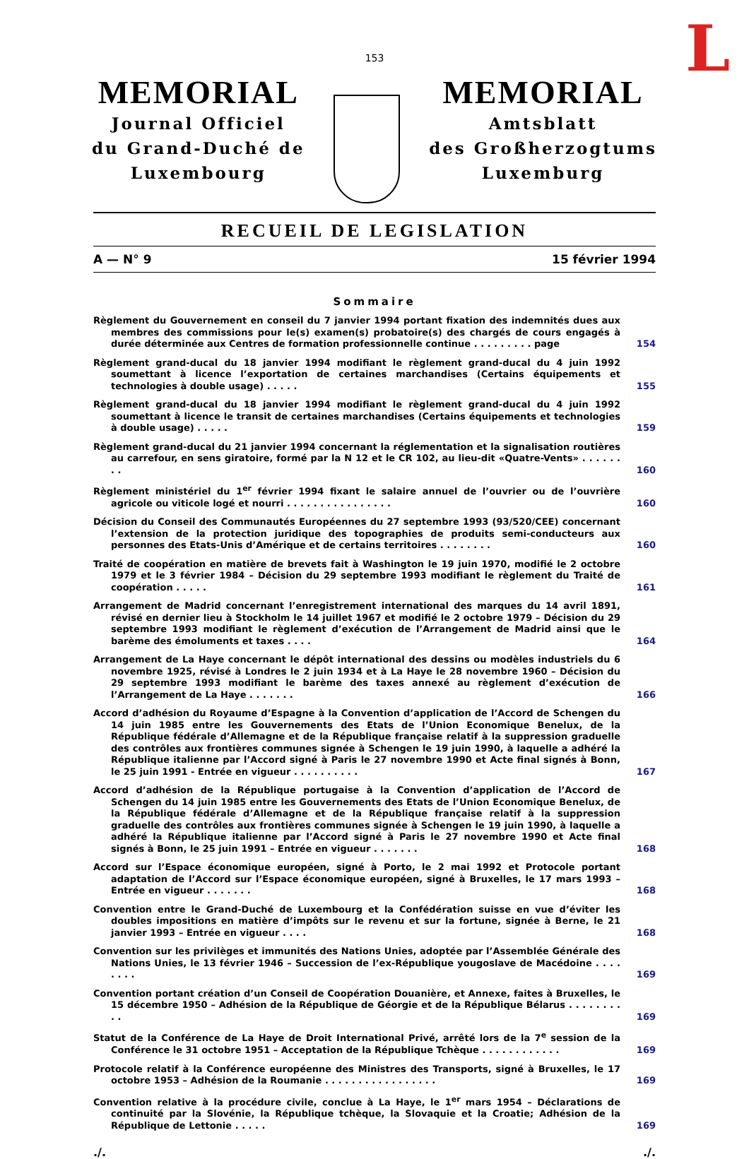L
153
MEMORIAL
Journal Officiel
du Grand-Duché de
Luxembourg
MEMORIAL
Amtsblatt
des Großherzogtums
Luxemburg
RECUEIL DE LEGISLATION
A — N° 9 15 février 1994
Sommaire
Règlement du Gouvernement en conseil du 7 janvier 1994 portant fixation des indemnités dues aux membres des commissions pour le(s) examen(s) probatoire(s) des chargés de cours engagés à durée déterminée aux Centres de formation professionnelle continue . . . . . . . . . page
154
Règlement grand-ducal du 18 janvier 1994 modifiant le règlement grand-ducal du 4 juin 1992 soumettant à licence l’exportation de certaines marchandises (Certains équipements et technologies à double usage) . . . . .
155
Règlement grand-ducal du 18 janvier 1994 modifiant le règlement grand-ducal du 4 juin 1992 soumettant à licence le transit de certaines marchandises (Certains équipements et technologies à double usage) . . . . .
159
Règlement grand-ducal du 21 janvier 1994 concernant la réglementation et la signalisation routières au carrefour, en sens giratoire, formé par la N 12 et le CR 102, au lieu-dit «Quatre-Vents» . . . . . . . .
160
Règlement ministériel du 1<sup>er</sup> février 1994 fixant le salaire annuel de l’ouvrier ou de l’ouvrière agricole ou viticole logé et nourri . . . . . . . . . . . . . . . .
160
Décision du Conseil des Communautés Européennes du 27 septembre 1993 (93/520/CEE) concernant l’extension de la protection juridique des topographies de produits semi-conducteurs aux personnes des Etats-Unis d’Amérique et de certains territoires . . . . . . . .
160
Traité de coopération en matière de brevets fait à Washington le 19 juin 1970, modifié le 2 octobre 1979 et le 3 février 1984 – Décision du 29 septembre 1993 modifiant le règlement du Traité de coopération . . . . .
161
Arrangement de Madrid concernant l’enregistrement international des marques du 14 avril 1891, révisé en dernier lieu à Stockholm le 14 juillet 1967 et modifié le 2 octobre 1979 – Décision du 29 septembre 1993 modifiant le règlement d’exécution de l’Arrangement de Madrid ainsi que le barème des émoluments et taxes . . . .
164
Arrangement de La Haye concernant le dépôt international des dessins ou modèles industriels du 6 novembre 1925, révisé à Londres le 2 juin 1934 et à La Haye le 28 novembre 1960 – Décision du 29 septembre 1993 modifiant le barème des taxes annexé au règlement d’exécution de l’Arrangement de La Haye . . . . . . .
166
Accord d’adhésion du Royaume d’Espagne à la Convention d’application de l’Accord de Schengen du 14 juin 1985 entre les Gouvernements des Etats de l’Union Economique Benelux, de la République fédérale d’Allemagne et de la République française relatif à la suppression graduelle des contrôles aux frontières communes signée à Schengen le 19 juin 1990, à laquelle a adhéré la République italienne par l’Accord signé à Paris le 27 novembre 1990 et Acte final signés à Bonn, le 25 juin 1991 - Entrée en vigueur . . . . . . . . . .
167
Accord d’adhésion de la République portugaise à la Convention d’application de l’Accord de Schengen du 14 juin 1985 entre les Gouvernements des Etats de l’Union Economique Benelux, de la République fédérale d’Allemagne et de la République française relatif à la suppression graduelle des contrôles aux frontières communes signée à Schengen le 19 juin 1990, à laquelle a adhéré la République italienne par l’Accord signé à Paris le 27 novembre 1990 et Acte final signés à Bonn, le 25 juin 1991 – Entrée en vigueur . . . . . . .
168
Accord sur l’Espace économique européen, signé à Porto, le 2 mai 1992 et Protocole portant adaptation de l’Accord sur l’Espace économique européen, signé à Bruxelles, le 17 mars 1993 – Entrée en vigueur . . . . . . .
168
Convention entre le Grand-Duché de Luxembourg et la Confédération suisse en vue d’éviter les doubles impositions en matière d’impôts sur le revenu et sur la fortune, signée à Berne, le 21 janvier 1993 – Entrée en vigueur . . . .
168
Convention sur les privilèges et immunités des Nations Unies, adoptée par l’Assemblée Générale des Nations Unies, le 13 février 1946 – Succession de l’ex-République yougoslave de Macédoine . . . . . . . .
169
Convention portant création d’un Conseil de Coopération Douanière, et Annexe, faites à Bruxelles, le 15 décembre 1950 – Adhésion de la République de Géorgie et de la République Bélarus . . . . . . . . . .
169
Statut de la Conférence de La Haye de Droit International Privé, arrêté lors de la 7<sup>e</sup> session de la Conférence le 31 octobre 1951 – Acceptation de la République Tchèque . . . . . . . . . . . .
169
Protocole relatif à la Conférence européenne des Ministres des Transports, signé à Bruxelles, le 17 octobre 1953 – Adhésion de la Roumanie . . . . . . . . . . . . . . . . .
169
Convention relative à la procédure civile, conclue à La Haye, le 1<sup>er</sup> mars 1954 – Déclarations de continuité par la Slovénie, la République tchèque, la Slovaquie et la Croatie; Adhésion de la République de Lettonie . . . . .
169
./../.